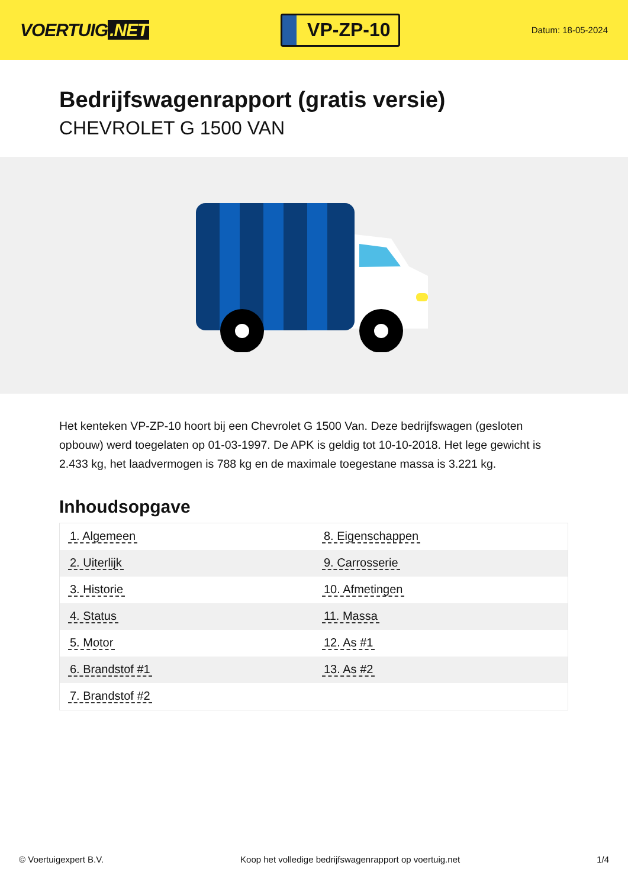VOERTUIG.NET
VP-ZP-10
Datum: 18-05-2024
Bedrijfswagenrapport (gratis versie)
CHEVROLET G 1500 VAN
Het kenteken VP-ZP-10 hoort bij een Chevrolet G 1500 Van. Deze bedrijfswagen (gesloten opbouw) werd toegelaten op 01-03-1997. De APK is geldig tot 10-10-2018. Het lege gewicht is 2.433 kg, het laadvermogen is 788 kg en de maximale toegestane massa is 3.221 kg.
Inhoudsopgave
| 1. Algemeen | 8. Eigenschappen |
| 2. Uiterlijk | 9. Carrosserie |
| 3. Historie | 10. Afmetingen |
| 4. Status | 11. Massa |
| 5. Motor | 12. As #1 |
| 6. Brandstof #1 | 13. As #2 |
| 7. Brandstof #2 | |
© Voertuigexpert B.V. Koop het volledige bedrijfswagenrapport op voertuig.net 1/4